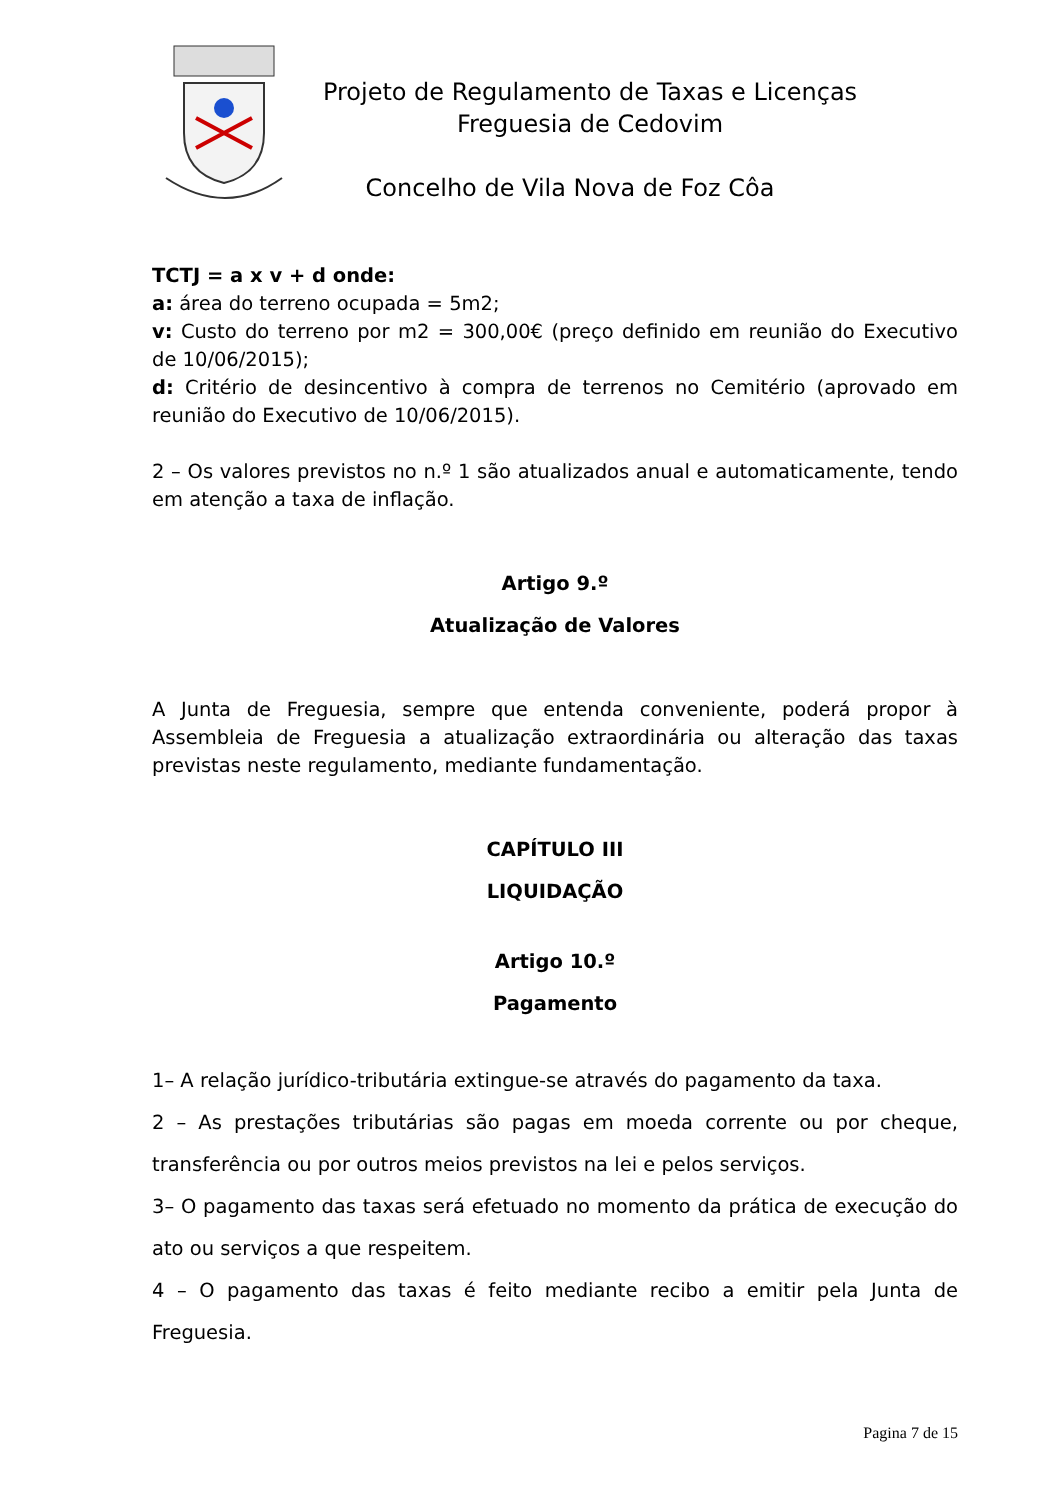Projeto de Regulamento de Taxas e Licenças
Freguesia de Cedovim
Concelho de Vila Nova de Foz Côa
TCTJ = a x v + d onde:
a: área do terreno ocupada = 5m2;
v: Custo do terreno por m2 = 300,00€ (preço definido em reunião do Executivo de 10/06/2015);
d: Critério de desincentivo à compra de terrenos no Cemitério (aprovado em reunião do Executivo de 10/06/2015).
2 – Os valores previstos no n.º 1 são atualizados anual e automaticamente, tendo em atenção a taxa de inflação.
Artigo 9.º
Atualização de Valores
A Junta de Freguesia, sempre que entenda conveniente, poderá propor à Assembleia de Freguesia a atualização extraordinária ou alteração das taxas previstas neste regulamento, mediante fundamentação.
CAPÍTULO III
LIQUIDAÇÃO
Artigo 10.º
Pagamento
1– A relação jurídico-tributária extingue-se através do pagamento da taxa.
2 – As prestações tributárias são pagas em moeda corrente ou por cheque, transferência ou por outros meios previstos na lei e pelos serviços.
3– O pagamento das taxas será efetuado no momento da prática de execução do ato ou serviços a que respeitem.
4 – O pagamento das taxas é feito mediante recibo a emitir pela Junta de Freguesia.
Pagina 7 de 15